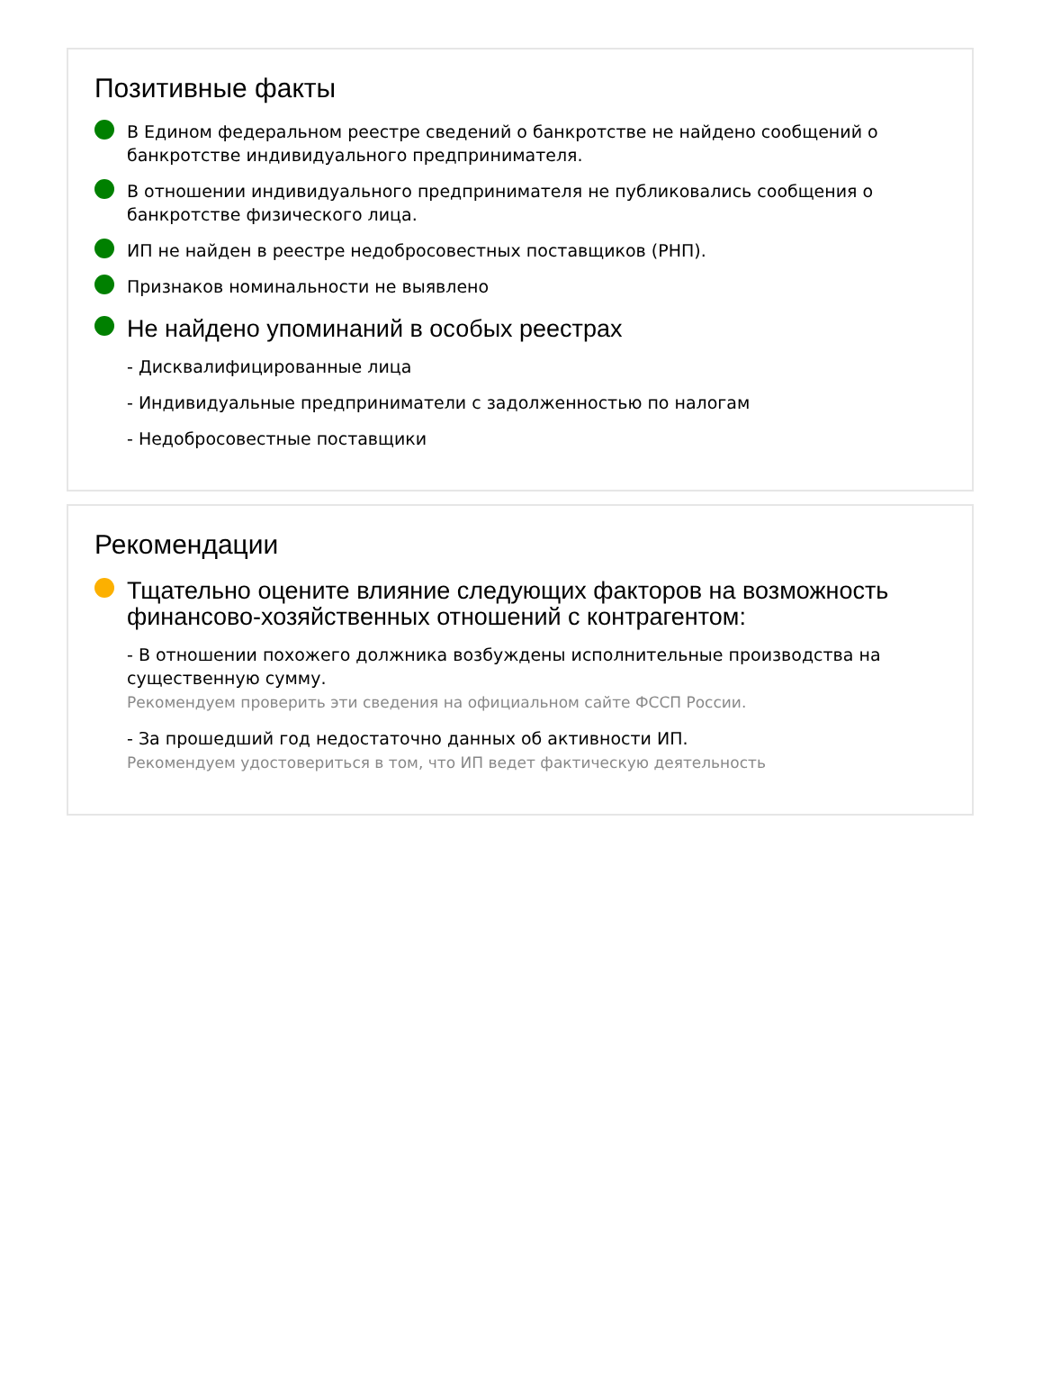Позитивные факты
В Едином федеральном реестре сведений о банкротстве не найдено сообщений о банкротстве индивидуального предпринимателя.
В отношении индивидуального предпринимателя не публиковались сообщения о банкротстве физического лица.
ИП не найден в реестре недобросовестных поставщиков (РНП).
Признаков номинальности не выявлено
Не найдено упоминаний в особых реестрах
- Дисквалифицированные лица
- Индивидуальные предприниматели с задолженностью по налогам
- Недобросовестные поставщики
Рекомендации
Тщательно оцените влияние следующих факторов на возможность финансово-хозяйственных отношений с контрагентом:
- В отношении похожего должника возбуждены исполнительные производства на существенную сумму.
Рекомендуем проверить эти сведения на официальном сайте ФССП России.
- За прошедший год недостаточно данных об активности ИП.
Рекомендуем удостовериться в том, что ИП ведет фактическую деятельность